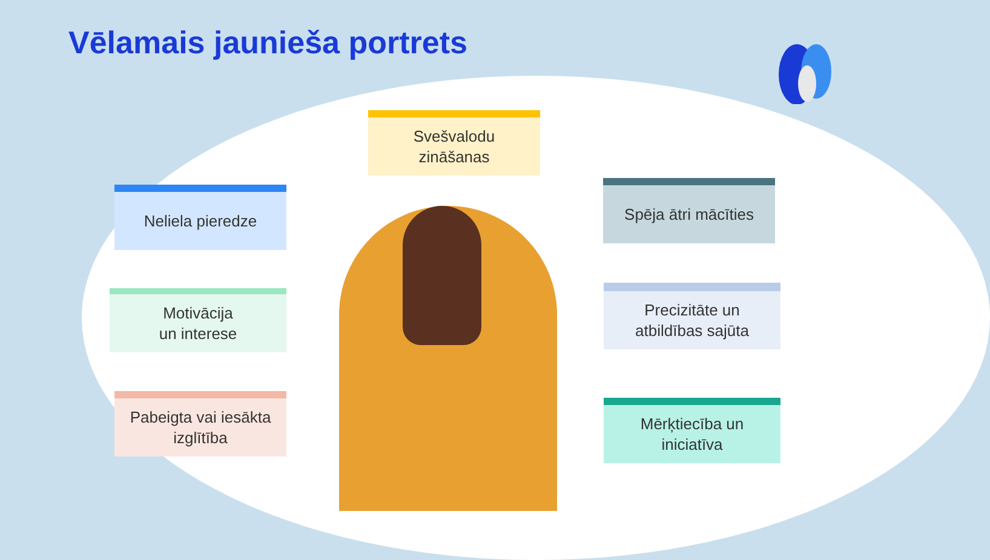Vēlamais jaunieša portrets
Svešvalodu
zināšanas
Neliela pieredze
Spēja ātri mācīties
Motivācija
un interese
Precizitāte un
atbildības sajūta
Pabeigta vai iesākta
izglītība
Mērķtiecība un
iniciatīva